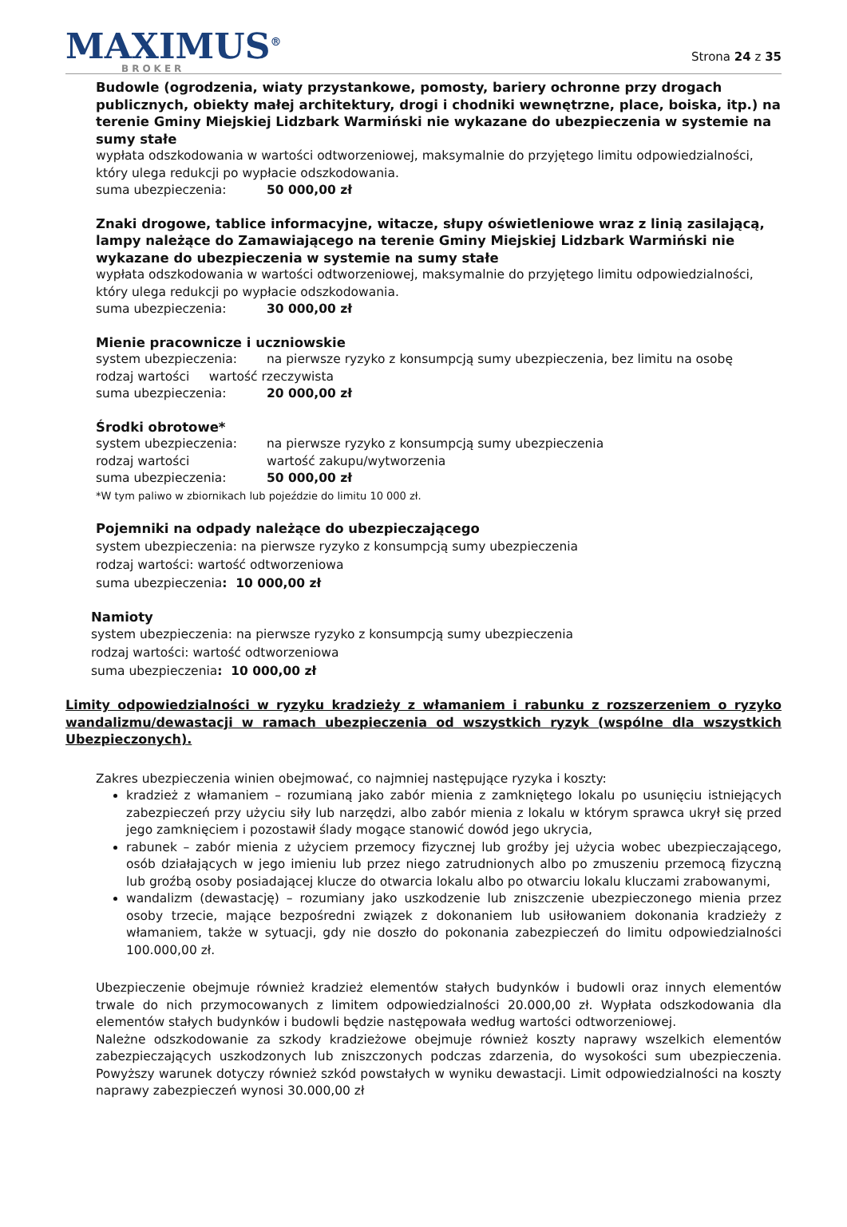MAXIMUS<sup>®</sup>
BROKER
Strona 24 z 35
Budowle (ogrodzenia, wiaty przystankowe, pomosty, bariery ochronne przy drogach publicznych, obiekty małej architektury, drogi i chodniki wewnętrzne, place, boiska, itp.) na terenie Gminy Miejskiej Lidzbark Warmiński nie wykazane do ubezpieczenia w systemie na sumy stałe
wypłata odszkodowania w wartości odtworzeniowej, maksymalnie do przyjętego limitu odpowiedzialności, który ulega redukcji po wypłacie odszkodowania.
suma ubezpieczenia: 50 000,00 zł
Znaki drogowe, tablice informacyjne, witacze, słupy oświetleniowe wraz z linią zasilającą, lampy należące do Zamawiającego na terenie Gminy Miejskiej Lidzbark Warmiński nie wykazane do ubezpieczenia w systemie na sumy stałe
wypłata odszkodowania w wartości odtworzeniowej, maksymalnie do przyjętego limitu odpowiedzialności, który ulega redukcji po wypłacie odszkodowania.
suma ubezpieczenia: 30 000,00 zł
Mienie pracownicze i uczniowskie
system ubezpieczenia: na pierwsze ryzyko z konsumpcją sumy ubezpieczenia, bez limitu na osobę
rodzaj wartości wartość rzeczywista
suma ubezpieczenia: 20 000,00 zł
Środki obrotowe*
system ubezpieczenia: na pierwsze ryzyko z konsumpcją sumy ubezpieczenia
rodzaj wartości wartość zakupu/wytworzenia
suma ubezpieczenia: 50 000,00 zł
*W tym paliwo w zbiornikach lub pojeździe do limitu 10 000 zł.
Pojemniki na odpady należące do ubezpieczającego
system ubezpieczenia: na pierwsze ryzyko z konsumpcją sumy ubezpieczenia
rodzaj wartości: wartość odtworzeniowa
suma ubezpieczenia: 10 000,00 zł
Namioty
system ubezpieczenia: na pierwsze ryzyko z konsumpcją sumy ubezpieczenia
rodzaj wartości: wartość odtworzeniowa
suma ubezpieczenia: 10 000,00 zł
Limity odpowiedzialności w ryzyku kradzieży z włamaniem i rabunku z rozszerzeniem o ryzyko wandalizmu/dewastacji w ramach ubezpieczenia od wszystkich ryzyk (wspólne dla wszystkich Ubezpieczonych).
Zakres ubezpieczenia winien obejmować, co najmniej następujące ryzyka i koszty:
kradzież z włamaniem – rozumianą jako zabór mienia z zamkniętego lokalu po usunięciu istniejących zabezpieczeń przy użyciu siły lub narzędzi, albo zabór mienia z lokalu w którym sprawca ukrył się przed jego zamknięciem i pozostawił ślady mogące stanowić dowód jego ukrycia,
rabunek – zabór mienia z użyciem przemocy fizycznej lub groźby jej użycia wobec ubezpieczającego, osób działających w jego imieniu lub przez niego zatrudnionych albo po zmuszeniu przemocą fizyczną lub groźbą osoby posiadającej klucze do otwarcia lokalu albo po otwarciu lokalu kluczami zrabowanymi,
wandalizm (dewastację) – rozumiany jako uszkodzenie lub zniszczenie ubezpieczonego mienia przez osoby trzecie, mające bezpośredni związek z dokonaniem lub usiłowaniem dokonania kradzieży z włamaniem, także w sytuacji, gdy nie doszło do pokonania zabezpieczeń do limitu odpowiedzialności 100.000,00 zł.
Ubezpieczenie obejmuje również kradzież elementów stałych budynków i budowli oraz innych elementów trwale do nich przymocowanych z limitem odpowiedzialności 20.000,00 zł. Wypłata odszkodowania dla elementów stałych budynków i budowli będzie następowała według wartości odtworzeniowej.
Należne odszkodowanie za szkody kradzieżowe obejmuje również koszty naprawy wszelkich elementów zabezpieczających uszkodzonych lub zniszczonych podczas zdarzenia, do wysokości sum ubezpieczenia. Powyższy warunek dotyczy również szkód powstałych w wyniku dewastacji. Limit odpowiedzialności na koszty naprawy zabezpieczeń wynosi 30.000,00 zł